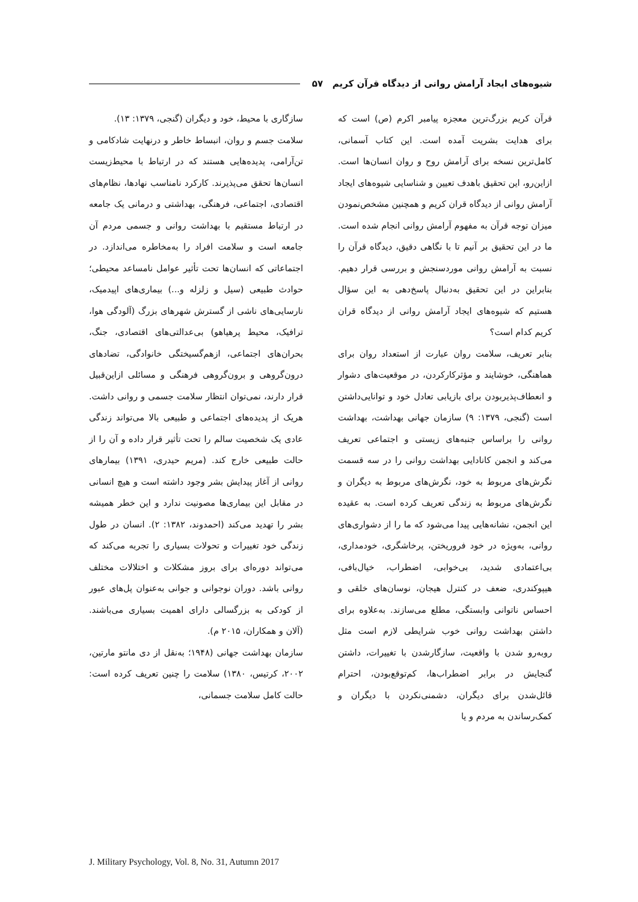شیوه‌های ایجاد آرامش روانی از دیدگاه قرآن کریم ۵۷
قرآن کریم بزرگ‌ترین معجزه پیامبر اکرم (ص) است که برای هدایت بشریت آمده است. این کتاب آسمانی، کامل‌ترین نسخه برای آرامش روح و روان انسان‌ها است. ازاین‌رو، این تحقیق باهدف تعیین و شناسایی شیوه‌های ایجاد آرامش روانی از دیدگاه قران کریم و همچنین مشخص‌نمودن میزان توجه قرآن به مفهوم آرامش روانی انجام شده است. ما در این تحقیق بر آنیم تا با نگاهی دقیق، دیدگاه قرآن را نسبت به آرامش روانی موردسنجش و بررسی قرار دهیم. بنابراین در این تحقیق به‌دنبال پاسخ‌دهی به این سؤال هستیم که شیوه‌های ایجاد آرامش روانی از دیدگاه قران کریم کدام است؟
بنابر تعریف، سلامت روان عبارت از استعداد روان برای هماهنگی، خوشایند و مؤثرکارکردن، در موقعیت‌های دشوار و انعطاف‌پذیربودن برای بازیابی تعادل خود و توانایی‌داشتن است (گنجی، ۱۳۷۹: ۹) سازمان جهانی بهداشت، بهداشت روانی را براساس جنبه‌های زیستی و اجتماعی تعریف می‌کند و انجمن کانادایی بهداشت روانی را در سه قسمت نگرش‌های مربوط به خود، نگرش‌های مربوط به دیگران و نگرش‌های مربوط به زندگی تعریف کرده است. به عقیده این انجمن، نشانه‌هایی پیدا می‌شود که ما را از دشواری‌های روانی، به‌ویژه در خود فروریختن، پرخاشگری، خودمداری، بی‌اعتمادی شدید، بی‌خوابی، اضطراب، خیال‌بافی، هیپوکندری، ضعف در کنترل هیجان، نوسان‌های خلقی و احساس ناتوانی وابستگی، مطلع می‌سازند. به‌علاوه برای داشتن بهداشت روانی خوب شرایطی لازم است مثل روبه‌رو شدن با واقعیت، سازگارشدن با تغییرات، داشتن گنجایش در برابر اضطراب‌ها، کم‌توقع‌بودن، احترام قائل‌شدن برای دیگران، دشمنی‌نکردن با دیگران و کمک‌رساندن به مردم و یا
سازگاری با محیط، خود و دیگران (گنجی، ۱۳۷۹: ۱۳).
سلامت جسم و روان، انبساط خاطر و درنهایت شادکامی و تن‌آرامی، پدیده‌هایی هستند که در ارتباط با محیط‌زیست انسان‌ها تحقق می‌پذیرند. کارکرد نامناسب نهادها، نظام‌های اقتصادی، اجتماعی، فرهنگی، بهداشتی و درمانی یک جامعه در ارتباط مستقیم با بهداشت روانی و جسمی مردم آن جامعه است و سلامت افراد را به‌مخاطره می‌اندازد. در اجتماعاتی که انسان‌ها تحت تأثیر عوامل نامساعد محیطی؛ حوادث طبیعی (سیل و زلزله و...) بیماری‌های اپیدمیک، نارسایی‌های ناشی از گسترش شهرهای بزرگ (آلودگی هوا، ترافیک، محیط پرهیاهو) بی‌عدالتی‌های اقتصادی، جنگ، بحران‌های اجتماعی، ازهم‌گسیختگی خانوادگی، تضادهای درون‌گروهی و برون‌گروهی فرهنگی و مسائلی ازاین‌قبیل قرار دارند، نمی‌توان انتظار سلامت جسمی و روانی داشت. هریک از پدیده‌های اجتماعی و طبیعی بالا می‌تواند زندگی عادی یک شخصیت سالم را تحت تأثیر قرار داده و آن را از حالت طبیعی خارج کند. (مریم حیدری، ۱۳۹۱) بیمارهای روانی از آغاز پیدایش بشر وجود داشته است و هیچ انسانی در مقابل این بیماری‌ها مصونیت ندارد و این خطر همیشه بشر را تهدید می‌کند (احمدوند، ۱۳۸۲: ۲). انسان در طول زندگی خود تغییرات و تحولات بسیاری را تجربه می‌کند که می‌تواند دوره‌ای برای بروز مشکلات و اختلالات مختلف روانی باشد. دوران نوجوانی و جوانی به‌عنوان پل‌های عبور از کودکی به بزرگسالی دارای اهمیت بسیاری می‌باشند. (آلان و همکاران، ۲۰۱۵ م).
سازمان بهداشت جهانی (۱۹۴۸؛ به‌نقل از دی مانتو مارتین، ۲۰۰۲، کرتیس، ۱۳۸۰) سلامت را چنین تعریف کرده است: حالت کامل سلامت جسمانی،
J. Military Psychology, Vol. 8, No. 31, Autumn 2017